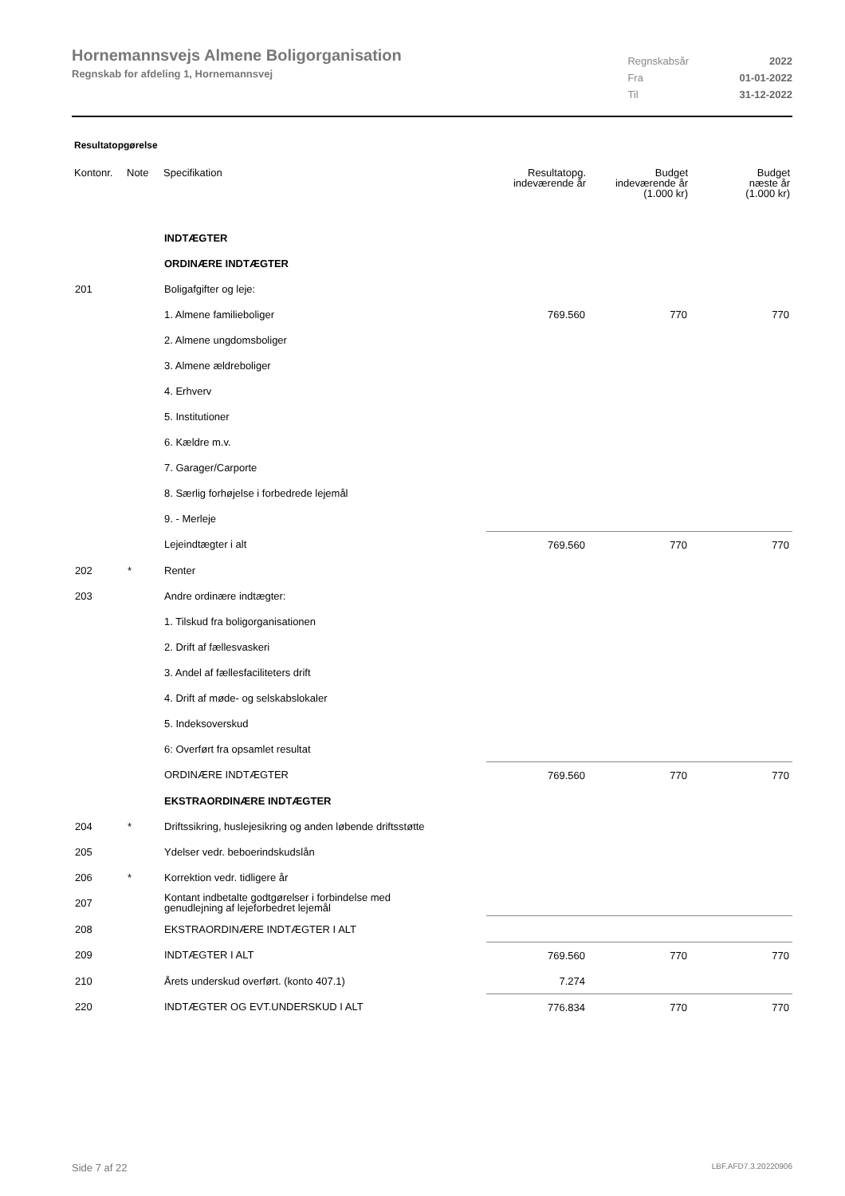Hornemannsvejs Almene Boligorganisation
Regnskab for afdeling 1, Hornemannsvej
| Regnskabsår | 2022 |
| Fra | 01-01-2022 |
| Til | 31-12-2022 |
Resultatopgørelse
| Kontonr. | Note | Specifikation | Resultatopg. indeværende år | Budget indeværende år (1.000 kr) | Budget næste år (1.000 kr) |
| --- | --- | --- | --- | --- | --- |
| | | INDTÆGTER | | | |
| | | ORDINÆRE INDTÆGTER | | | |
| 201 | | Boligafgifter og leje: | | | |
| | | 1. Almene familieboliger | 769.560 | 770 | 770 |
| | | 2. Almene ungdomsboliger | | | |
| | | 3. Almene ældreboliger | | | |
| | | 4. Erhverv | | | |
| | | 5. Institutioner | | | |
| | | 6. Kældre m.v. | | | |
| | | 7. Garager/Carporte | | | |
| | | 8. Særlig forhøjelse i forbedrede lejemål | | | |
| | | 9. - Merleje | | | |
| | | Lejeindtægter i alt | 769.560 | 770 | 770 |
| 202 | * | Renter | | | |
| 203 | | Andre ordinære indtægter: | | | |
| | | 1. Tilskud fra boligorganisationen | | | |
| | | 2. Drift af fællesvaskeri | | | |
| | | 3. Andel af fællesfaciliteters drift | | | |
| | | 4. Drift af møde- og selskabslokaler | | | |
| | | 5. Indeksoverskud | | | |
| | | 6: Overført fra opsamlet resultat | | | |
| | | ORDINÆRE INDTÆGTER | 769.560 | 770 | 770 |
| | | EKSTRAORDINÆRE INDTÆGTER | | | |
| 204 | * | Driftssikring, huslejesikring og anden løbende driftsstøtte | | | |
| 205 | | Ydelser vedr. beboerindskudslån | | | |
| 206 | * | Korrektion vedr. tidligere år | | | |
| 207 | | Kontant indbetalte godtgørelser i forbindelse med genudlejning af lejeforbedret lejemål | | | |
| 208 | | EKSTRAORDINÆRE INDTÆGTER I ALT | | | |
| 209 | | INDTÆGTER I ALT | 769.560 | 770 | 770 |
| 210 | | Årets underskud overført. (konto 407.1) | 7.274 | | |
| 220 | | INDTÆGTER OG EVT.UNDERSKUD I ALT | 776.834 | 770 | 770 |
Side 7 af 22 LBF.AFD7.3.20220906